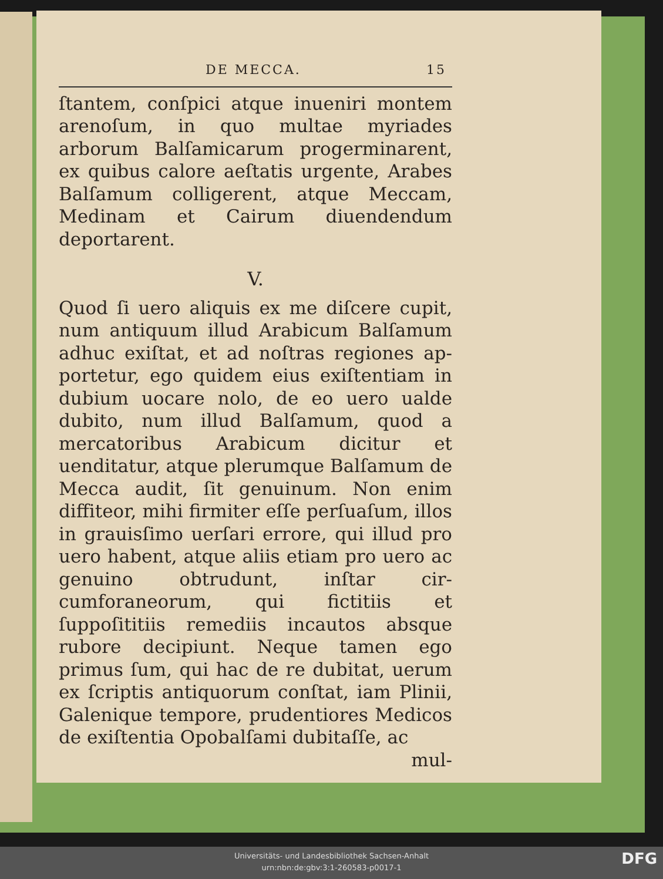DE MECCA. 15
ſtantem, conſpici atque inueniri montem areno­ſum, in quo multae myriades arborum Bal­ſamicarum progerminarent, ex quibus calore aeſtatis urgente, Arabes Balſamum colligerent, atque Meccam, Medinam et Cairum diuenden­dum deportarent.
V.
Quod ſi uero aliquis ex me diſcere cupit, num antiquum illud Arabicum Balſa­mum adhuc exiſtat, et ad noſtras regiones ap­portetur, ego quidem eius exiſtentiam in du­bium uocare nolo, de eo uero ualde dubito, num illud Balſamum, quod a mercatoribus Arabicum dicitur et uenditatur, atque ple­rumque Balſamum de Mecca audit, ſit genui­num. Non enim diffiteor, mihi firmiter eſſe perſuaſum, illos in grauisſimo uerſari errore, qui illud pro uero habent, atque aliis etiam pro uero ac genuino obtrudunt, inſtar cir­cumforaneorum, qui fictitiis et ſuppoſititiis remediis incautos absque rubore decipiunt. Neque tamen ego primus ſum, qui hac de re dubitat, uerum ex ſcriptis antiquorum conſtat, iam Plinii, Galenique tempore, prudentiores Medicos de exiſtentia Opobalſami dubitaſſe, ac
mul-
Universitäts- und Landesbibliothek Sachsen-Anhalt
urn:nbn:de:gbv:3:1-260583-p0017-1
DFG